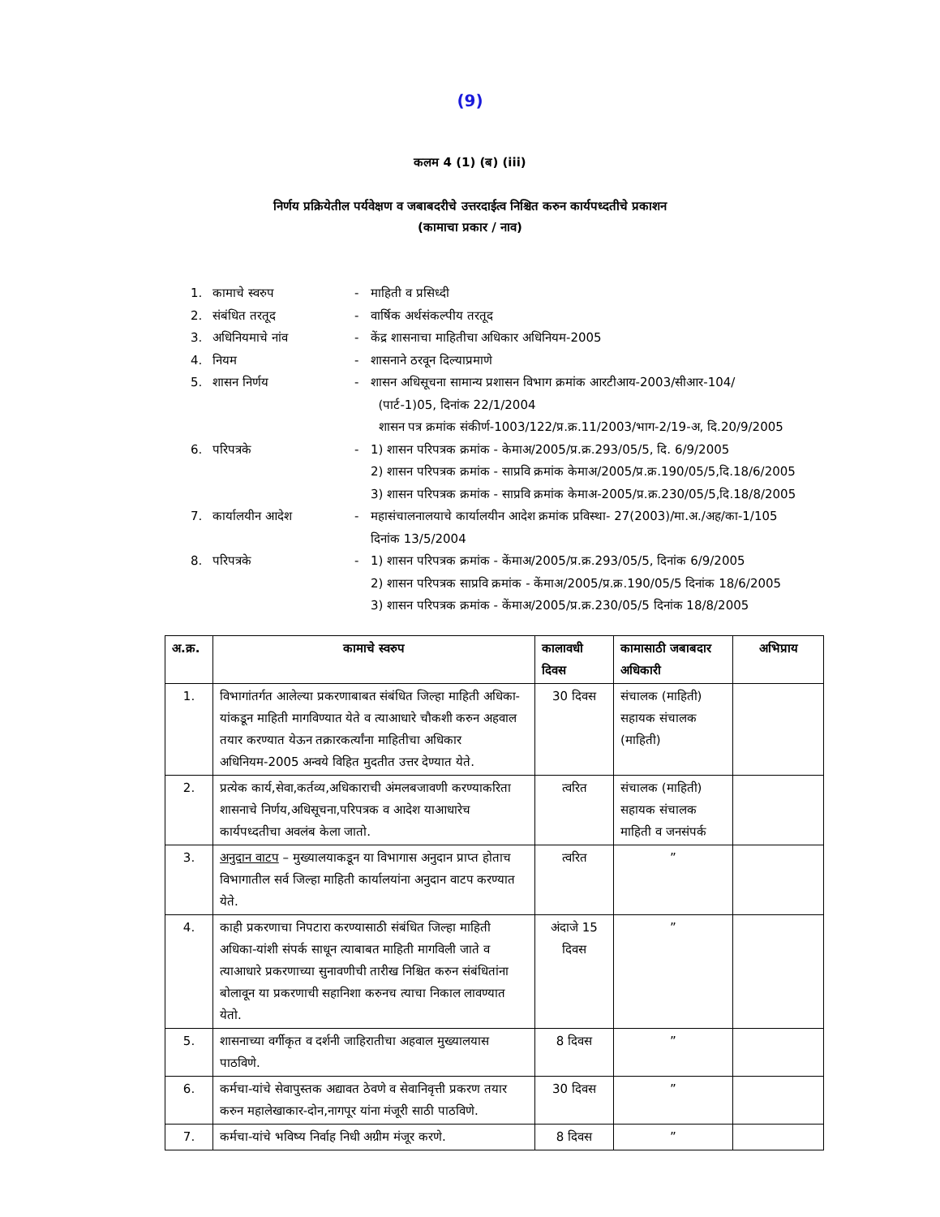(9)
कलम 4 (1) (ब) (iii)
निर्णय प्रक्रियेतील पर्यवेक्षण व जबाबदरीचे उत्तरदाईत्व निश्चित करुन कार्यपध्दतीचे प्रकाशन
(कामाचा प्रकार / नाव)
1. कामाचे स्वरुप - माहिती व प्रसिध्दी
2. संबंधित तरतूद - वार्षिक अर्थसंकल्पीय तरतूद
3. अधिनियमाचे नांव - केंद्र शासनाचा माहितीचा अधिकार अधिनियम-2005
4. नियम - शासनाने ठरवून दिल्याप्रमाणे
5. शासन निर्णय - शासन अधिसूचना सामान्य प्रशासन विभाग क्रमांक आरटीआय-2003/सीआर-104/
(पार्ट-1)05, दिनांक 22/1/2004
शासन पत्र क्रमांक संकीर्ण-1003/122/प्र.क्र.11/2003/भाग-2/19-अ, दि.20/9/2005
6. परिपत्रके - 1) शासन परिपत्रक क्रमांक - केमाअ/2005/प्र.क्र.293/05/5, दि. 6/9/2005
2) शासन परिपत्रक क्रमांक - साप्रवि क्रमांक केमाअ/2005/प्र.क्र.190/05/5,दि.18/6/2005
3) शासन परिपत्रक क्रमांक - साप्रवि क्रमांक केमाअ-2005/प्र.क्र.230/05/5,दि.18/8/2005
7. कार्यालयीन आदेश - महासंचालनालयाचे कार्यालयीन आदेश क्रमांक प्रविस्था- 27(2003)/मा.अ./अह/का-1/105
दिनांक 13/5/2004
8. परिपत्रके - 1) शासन परिपत्रक क्रमांक - केंमाअ/2005/प्र.क्र.293/05/5, दिनांक 6/9/2005
2) शासन परिपत्रक साप्रवि क्रमांक - केंमाअ/2005/प्र.क्र.190/05/5 दिनांक 18/6/2005
3) शासन परिपत्रक क्रमांक - केंमाअ/2005/प्र.क्र.230/05/5 दिनांक 18/8/2005
| अ.क्र. | कामाचे स्वरुप | कालावधी दिवस | कामासाठी जबाबदार अधिकारी | अभिप्राय |
| --- | --- | --- | --- | --- |
| 1. | विभागांतर्गत आलेल्या प्रकरणाबाबत संबंधित जिल्हा माहिती अधिका-यांकडून माहिती मागविण्यात येते व त्याआधारे चौकशी करुन अहवाल तयार करण्यात येऊन तक्रारकर्त्यांना माहितीचा अधिकार अधिनियम-2005 अन्वये विहित मुदतीत उत्तर देण्यात येते. | 30 दिवस | संचालक (माहिती) सहायक संचालक (माहिती) | |
| 2. | प्रत्येक कार्य,सेवा,कर्तव्य,अधिकाराची अंमलबजावणी करण्याकरिता शासनाचे निर्णय,अधिसूचना,परिपत्रक व आदेश याआधारेच कार्यपध्दतीचा अवलंब केला जातो. | त्वरित | संचालक (माहिती) सहायक संचालक माहिती व जनसंपर्क | |
| 3. | अनुदान वाटप – मुख्यालयाकडून या विभागास अनुदान प्राप्त होताच विभागातील सर्व जिल्हा माहिती कार्यालयांना अनुदान वाटप करण्यात येते. | त्वरित | ” | |
| 4. | काही प्रकरणाचा निपटारा करण्यासाठी संबंधित जिल्हा माहिती अधिका-यांशी संपर्क साधून त्याबाबत माहिती मागविली जाते व त्याआधारे प्रकरणाच्या सुनावणीची तारीख निश्चित करुन संबंधितांना बोलावून या प्रकरणाची सहानिशा करुनच त्याचा निकाल लावण्यात येतो. | अंदाजे 15 दिवस | ” | |
| 5. | शासनाच्या वर्गीकृत व दर्शनी जाहिरातीचा अहवाल मुख्यालयास पाठविणे. | 8 दिवस | ” | |
| 6. | कर्मचा-यांचे सेवापुस्तक अद्यावत ठेवणे व सेवानिवृत्ती प्रकरण तयार करुन महालेखाकार-दोन,नागपूर यांना मंजूरी साठी पाठविणे. | 30 दिवस | ” | |
| 7. | कर्मचा-यांचे भविष्य निर्वाह निधी अग्रीम मंजूर करणे. | 8 दिवस | ” | |